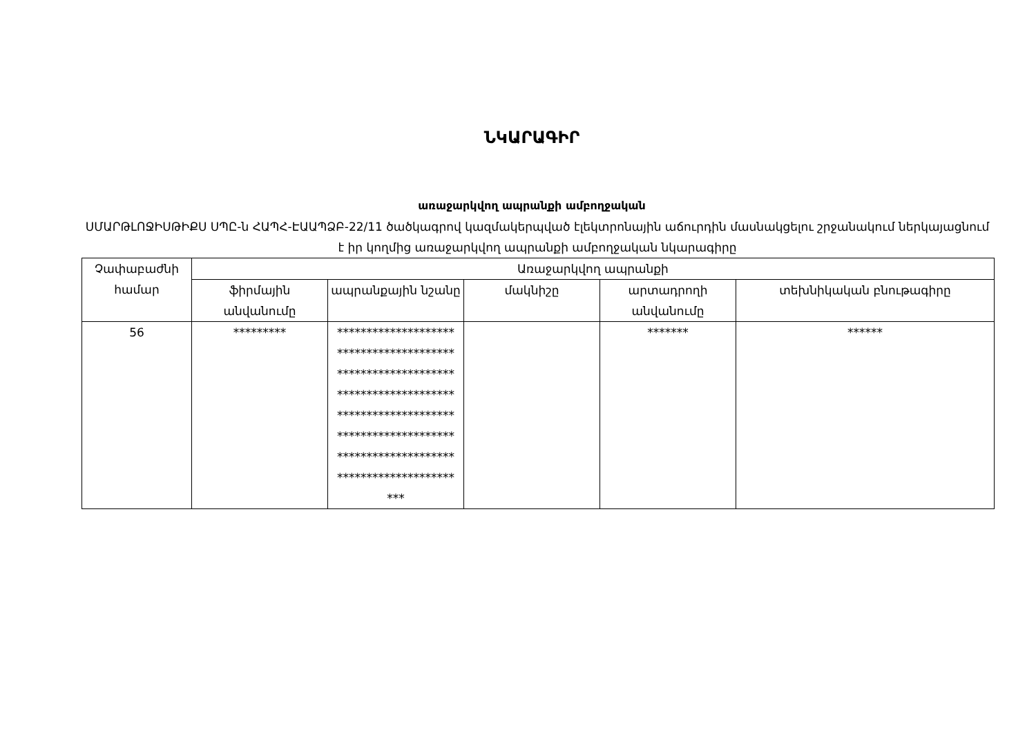ՆԿԱՐԱԳԻՐ
առաջարկվող ապրանքի ամբողջական
ՍՄԱՐԹԼՈՋԻՍԹԻՔՍ ՍՊԸ-ն ՀԱՊՀ-ԷԱԱՊՁԲ-22/11 ծածկագրով կազմակերպված էլեկտրոնային աճուրդին մասնակցելու շրջանակում ներկայացնում է իր կողմից առաջարկվող ապրանքի ամբողջական նկարագիրը
| Չափաբաժնի համար | Առաջարկվող ապրանքի | | | | |
| --- | --- | --- | --- | --- | --- |
| | ֆիրմային անվանումը | ապրանքային նշանը | մակնիշը | արտադրողի անվանումը | տեխնիկական բնութագիրը |
| 56 | ********* | ******************** ******************** ******************** ******************** ******************** ******************** ******************** ******************** *** | | ******* | ****** |